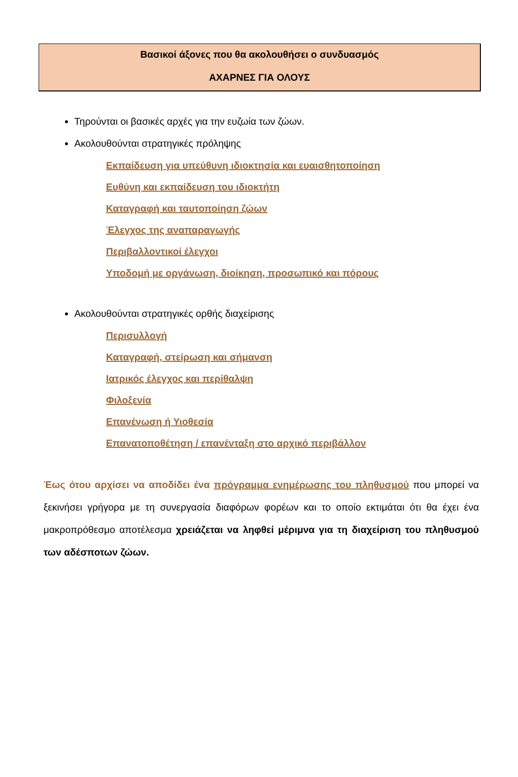Βασικοί άξονες που θα ακολουθήσει ο συνδυασμός
ΑΧΑΡΝΕΣ ΓΙΑ ΟΛΟΥΣ
Τηρούνται οι βασικές αρχές για την ευζωία των ζώων.
Ακολουθούνται στρατηγικές πρόληψης
Εκπαίδευση για υπεύθυνη ιδιοκτησία και ευαισθητοποίηση
Ευθύνη και εκπαίδευση του ιδιοκτήτη
Καταγραφή και ταυτοποίηση ζώων
Έλεγχος της αναπαραγωγής
Περιβαλλοντικοί έλεγχοι
Υποδομή με οργάνωση, διοίκηση, προσωπικό και πόρους
Ακολουθούνται στρατηγικές ορθής διαχείρισης
Περισυλλογή
Καταγραφή, στείρωση και σήμανση
Ιατρικός έλεγχος και περίθαλψη
Φιλοξενία
Επανένωση ή Υιοθεσία
Επανατοποθέτηση / επανένταξη στο αρχικό περιβάλλον
Έως ότου αρχίσει να αποδίδει ένα πρόγραμμα ενημέρωσης του πληθυσμού που μπορεί να ξεκινήσει γρήγορα με τη συνεργασία διαφόρων φορέων και το οποίο εκτιμάται ότι θα έχει ένα μακροπρόθεσμο αποτέλεσμα χρειάζεται να ληφθεί μέριμνα για τη διαχείριση του πληθυσμού των αδέσποτων ζώων.